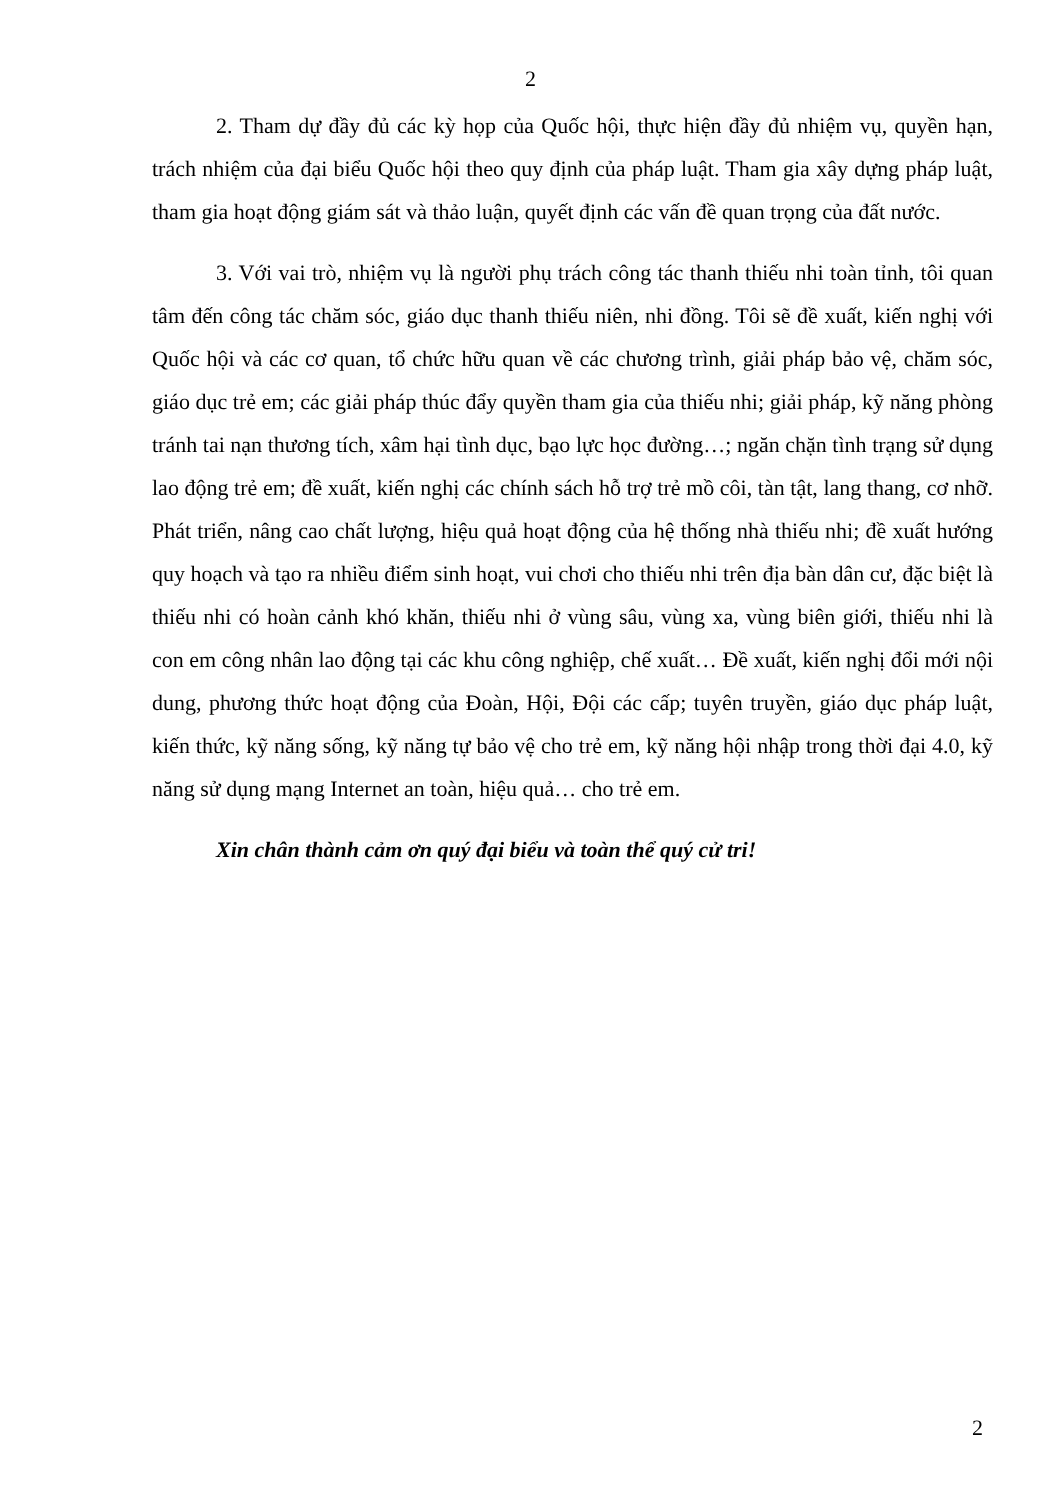2
2. Tham dự đầy đủ các kỳ họp của Quốc hội, thực hiện đầy đủ nhiệm vụ, quyền hạn, trách nhiệm của đại biểu Quốc hội theo quy định của pháp luật. Tham gia xây dựng pháp luật, tham gia hoạt động giám sát và thảo luận, quyết định các vấn đề quan trọng của đất nước.
3. Với vai trò, nhiệm vụ là người phụ trách công tác thanh thiếu nhi toàn tỉnh, tôi quan tâm đến công tác chăm sóc, giáo dục thanh thiếu niên, nhi đồng. Tôi sẽ đề xuất, kiến nghị với Quốc hội và các cơ quan, tổ chức hữu quan về các chương trình, giải pháp bảo vệ, chăm sóc, giáo dục trẻ em; các giải pháp thúc đẩy quyền tham gia của thiếu nhi; giải pháp, kỹ năng phòng tránh tai nạn thương tích, xâm hại tình dục, bạo lực học đường…; ngăn chặn tình trạng sử dụng lao động trẻ em; đề xuất, kiến nghị các chính sách hỗ trợ trẻ mồ côi, tàn tật, lang thang, cơ nhỡ. Phát triển, nâng cao chất lượng, hiệu quả hoạt động của hệ thống nhà thiếu nhi; đề xuất hướng quy hoạch và tạo ra nhiều điểm sinh hoạt, vui chơi cho thiếu nhi trên địa bàn dân cư, đặc biệt là thiếu nhi có hoàn cảnh khó khăn, thiếu nhi ở vùng sâu, vùng xa, vùng biên giới, thiếu nhi là con em công nhân lao động tại các khu công nghiệp, chế xuất… Đề xuất, kiến nghị đổi mới nội dung, phương thức hoạt động của Đoàn, Hội, Đội các cấp; tuyên truyền, giáo dục pháp luật, kiến thức, kỹ năng sống, kỹ năng tự bảo vệ cho trẻ em, kỹ năng hội nhập trong thời đại 4.0, kỹ năng sử dụng mạng Internet an toàn, hiệu quả… cho trẻ em.
Xin chân thành cảm ơn quý đại biểu và toàn thể quý cử tri!
2